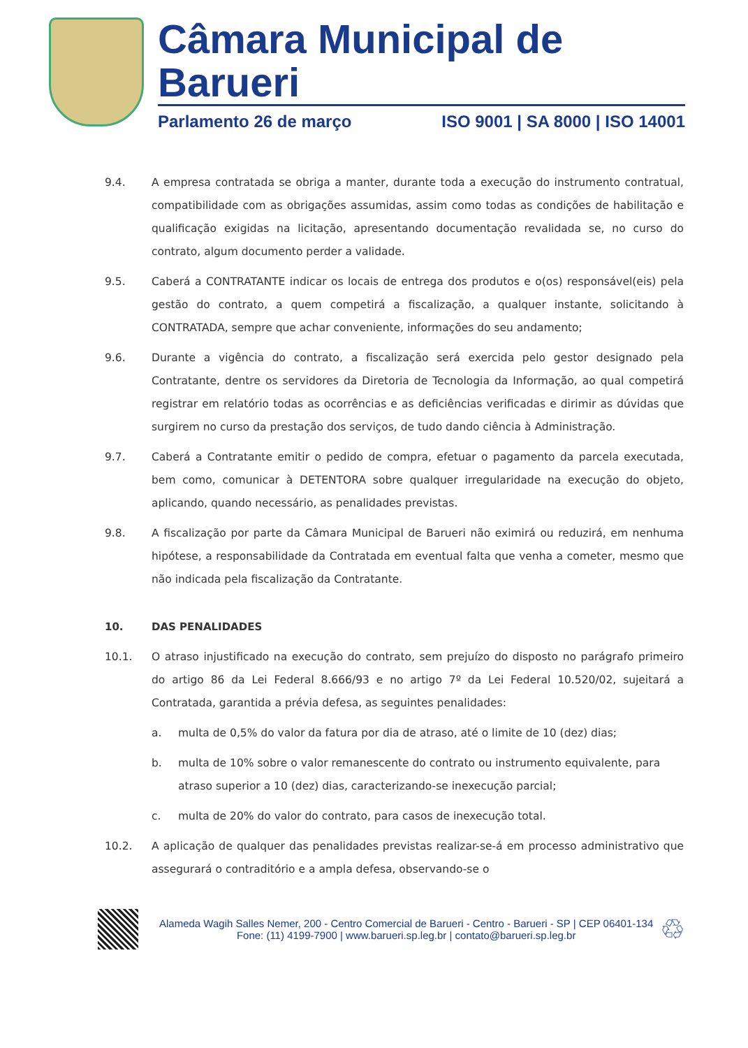Câmara Municipal de Barueri
Parlamento 26 de março ISO 9001 | SA 8000 | ISO 14001
9.4. A empresa contratada se obriga a manter, durante toda a execução do instrumento contratual, compatibilidade com as obrigações assumidas, assim como todas as condições de habilitação e qualificação exigidas na licitação, apresentando documentação revalidada se, no curso do contrato, algum documento perder a validade.
9.5. Caberá a CONTRATANTE indicar os locais de entrega dos produtos e o(os) responsável(eis) pela gestão do contrato, a quem competirá a fiscalização, a qualquer instante, solicitando à CONTRATADA, sempre que achar conveniente, informações do seu andamento;
9.6. Durante a vigência do contrato, a fiscalização será exercida pelo gestor designado pela Contratante, dentre os servidores da Diretoria de Tecnologia da Informação, ao qual competirá registrar em relatório todas as ocorrências e as deficiências verificadas e dirimir as dúvidas que surgirem no curso da prestação dos serviços, de tudo dando ciência à Administração.
9.7. Caberá a Contratante emitir o pedido de compra, efetuar o pagamento da parcela executada, bem como, comunicar à DETENTORA sobre qualquer irregularidade na execução do objeto, aplicando, quando necessário, as penalidades previstas.
9.8. A fiscalização por parte da Câmara Municipal de Barueri não eximirá ou reduzirá, em nenhuma hipótese, a responsabilidade da Contratada em eventual falta que venha a cometer, mesmo que não indicada pela fiscalização da Contratante.
10. DAS PENALIDADES
10.1. O atraso injustificado na execução do contrato, sem prejuízo do disposto no parágrafo primeiro do artigo 86 da Lei Federal 8.666/93 e no artigo 7º da Lei Federal 10.520/02, sujeitará a Contratada, garantida a prévia defesa, as seguintes penalidades:
a. multa de 0,5% do valor da fatura por dia de atraso, até o limite de 10 (dez) dias;
b. multa de 10% sobre o valor remanescente do contrato ou instrumento equivalente, para atraso superior a 10 (dez) dias, caracterizando-se inexecução parcial;
c. multa de 20% do valor do contrato, para casos de inexecução total.
10.2. A aplicação de qualquer das penalidades previstas realizar-se-á em processo administrativo que assegurará o contraditório e a ampla defesa, observando-se o
Alameda Wagih Salles Nemer, 200 - Centro Comercial de Barueri - Centro - Barueri - SP | CEP 06401-134
Fone: (11) 4199-7900 | www.barueri.sp.leg.br | contato@barueri.sp.leg.br
♲